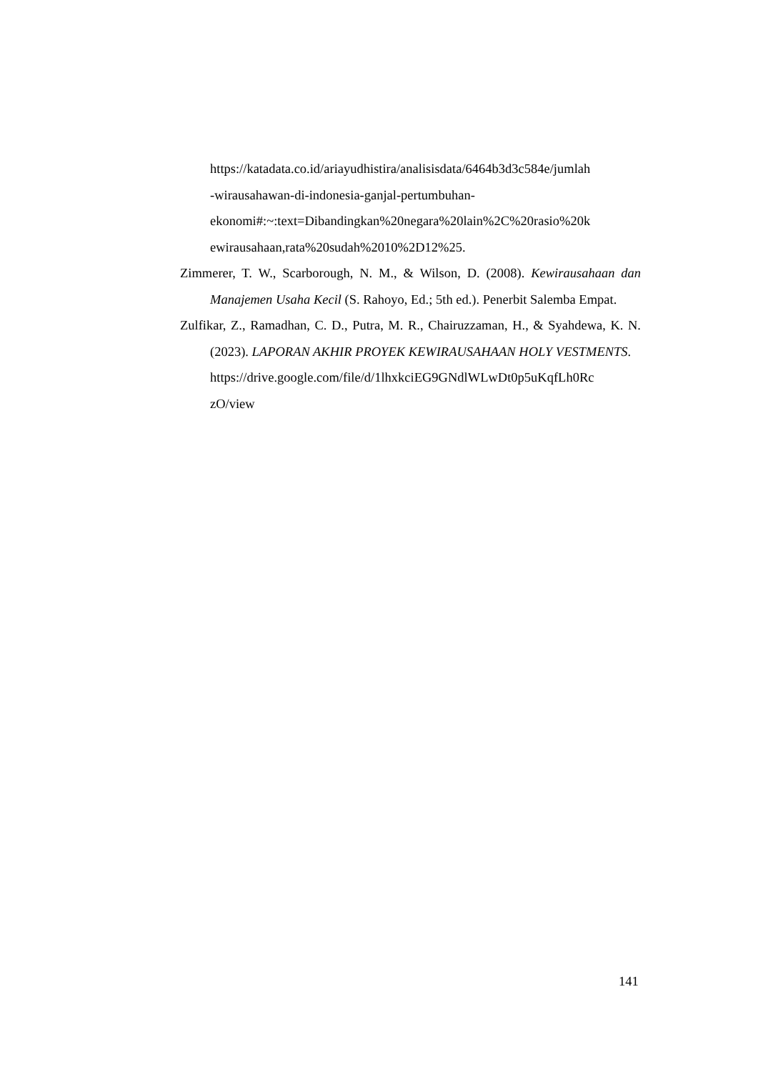https://katadata.co.id/ariayudhistira/analisisdata/6464b3d3c584e/jumlah
-wirausahawan-di-indonesia-ganjal-pertumbuhan-
ekonomi#:~:text=Dibandingkan%20negara%20lain%2C%20rasio%20k
ewirausahaan,rata%20sudah%2010%2D12%25.
Zimmerer, T. W., Scarborough, N. M., & Wilson, D. (2008). Kewirausahaan dan Manajemen Usaha Kecil (S. Rahoyo, Ed.; 5th ed.). Penerbit Salemba Empat.
Zulfikar, Z., Ramadhan, C. D., Putra, M. R., Chairuzzaman, H., & Syahdewa, K. N. (2023). LAPORAN AKHIR PROYEK KEWIRAUSAHAAN HOLY VESTMENTS.
https://drive.google.com/file/d/1lhxkciEG9GNdlWLwDt0p5uKqfLh0Rc
zO/view
141